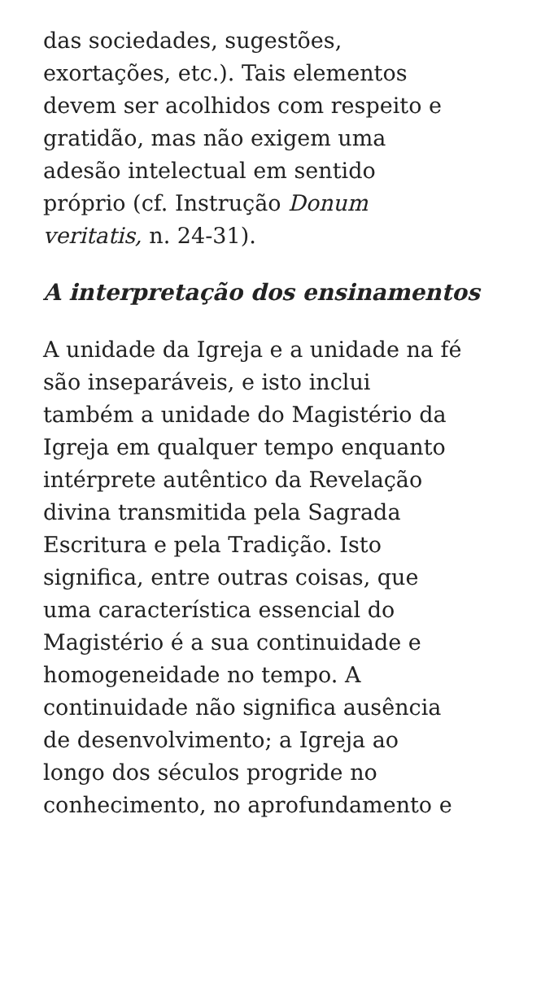das sociedades, sugestões,
exortações, etc.). Tais elementos
devem ser acolhidos com respeito e
gratidão, mas não exigem uma
adesão intelectual em sentido
próprio (cf. Instrução Donum
veritatis, n. 24-31).
A interpretação dos ensinamentos
A unidade da Igreja e a unidade na fé
são inseparáveis, e isto inclui
também a unidade do Magistério da
Igreja em qualquer tempo enquanto
intérprete autêntico da Revelação
divina transmitida pela Sagrada
Escritura e pela Tradição. Isto
significa, entre outras coisas, que
uma característica essencial do
Magistério é a sua continuidade e
homogeneidade no tempo. A
continuidade não significa ausência
de desenvolvimento; a Igreja ao
longo dos séculos progride no
conhecimento, no aprofundamento e